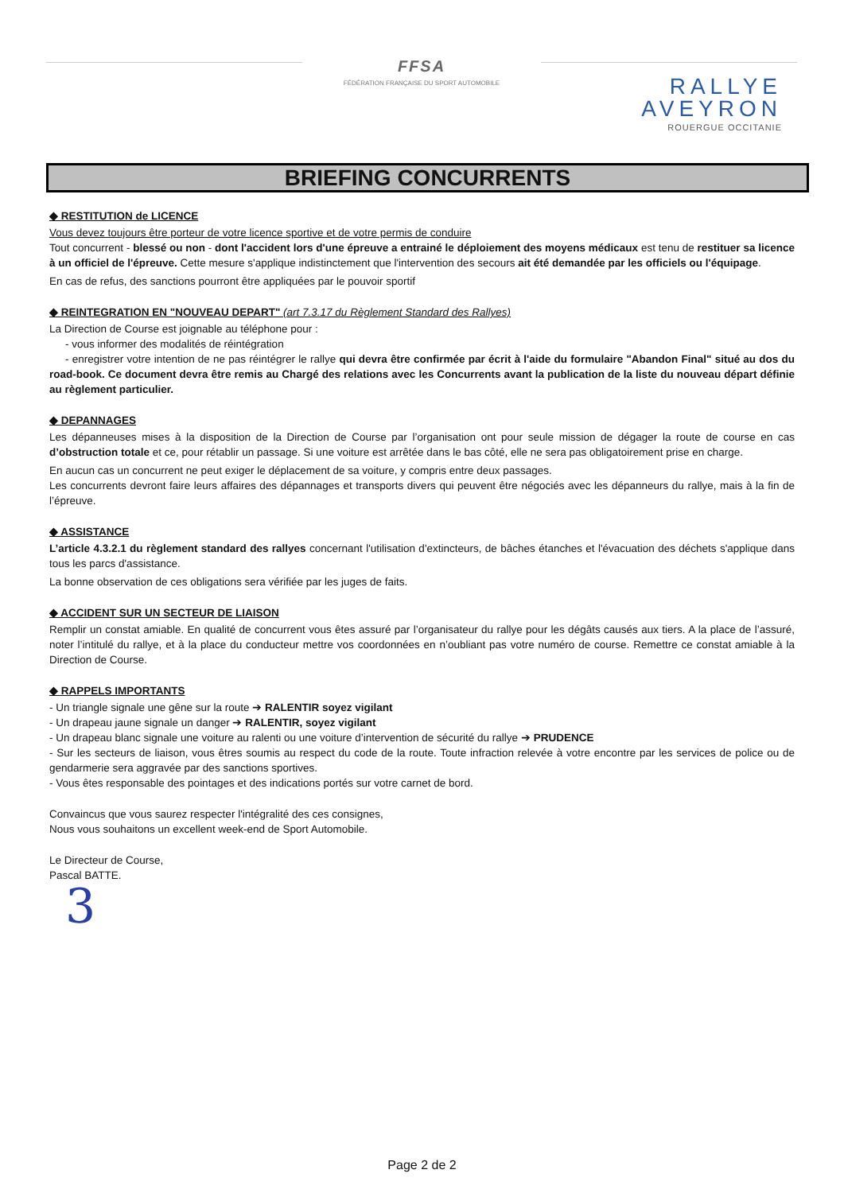FFSA
FÉDÉRATION FRANÇAISE DU SPORT AUTOMOBILE
RALLYE
AVEYRON
ROUERGUE OCCITANIE
BRIEFING CONCURRENTS
◆ RESTITUTION de LICENCE
Vous devez toujours être porteur de votre licence sportive et de votre permis de conduire
Tout concurrent - blessé ou non - dont l'accident lors d'une épreuve a entrainé le déploiement des moyens médicaux est tenu de restituer sa licence à un officiel de l'épreuve. Cette mesure s'applique indistinctement que l'intervention des secours ait été demandée par les officiels ou l'équipage.
En cas de refus, des sanctions pourront être appliquées par le pouvoir sportif
◆ REINTEGRATION EN "NOUVEAU DEPART" (art 7.3.17 du Règlement Standard des Rallyes)
La Direction de Course est joignable au téléphone pour :
- vous informer des modalités de réintégration
- enregistrer votre intention de ne pas réintégrer le rallye qui devra être confirmée par écrit à l'aide du formulaire "Abandon Final" situé au dos du road-book. Ce document devra être remis au Chargé des relations avec les Concurrents avant la publication de la liste du nouveau départ définie au règlement particulier.
◆ DEPANNAGES
Les dépanneuses mises à la disposition de la Direction de Course par l’organisation ont pour seule mission de dégager la route de course en cas d’obstruction totale et ce, pour rétablir un passage. Si une voiture est arrêtée dans le bas côté, elle ne sera pas obligatoirement prise en charge.
En aucun cas un concurrent ne peut exiger le déplacement de sa voiture, y compris entre deux passages.
Les concurrents devront faire leurs affaires des dépannages et transports divers qui peuvent être négociés avec les dépanneurs du rallye, mais à la fin de l’épreuve.
◆ ASSISTANCE
L’article 4.3.2.1 du règlement standard des rallyes concernant l'utilisation d'extincteurs, de bâches étanches et l'évacuation des déchets s'applique dans tous les parcs d'assistance.
La bonne observation de ces obligations sera vérifiée par les juges de faits.
◆ ACCIDENT SUR UN SECTEUR DE LIAISON
Remplir un constat amiable. En qualité de concurrent vous êtes assuré par l’organisateur du rallye pour les dégâts causés aux tiers. A la place de l’assuré, noter l’intitulé du rallye, et à la place du conducteur mettre vos coordonnées en n’oubliant pas votre numéro de course. Remettre ce constat amiable à la Direction de Course.
◆ RAPPELS IMPORTANTS
- Un triangle signale une gêne sur la route ➔ RALENTIR soyez vigilant
- Un drapeau jaune signale un danger ➔ RALENTIR, soyez vigilant
- Un drapeau blanc signale une voiture au ralenti ou une voiture d’intervention de sécurité du rallye ➔ PRUDENCE
- Sur les secteurs de liaison, vous êtres soumis au respect du code de la route. Toute infraction relevée à votre encontre par les services de police ou de gendarmerie sera aggravée par des sanctions sportives.
- Vous êtes responsable des pointages et des indications portés sur votre carnet de bord.
Convaincus que vous saurez respecter l'intégralité des ces consignes,
Nous vous souhaitons un excellent week-end de Sport Automobile.
Le Directeur de Course,
Pascal BATTE.
3
Page 2 de 2